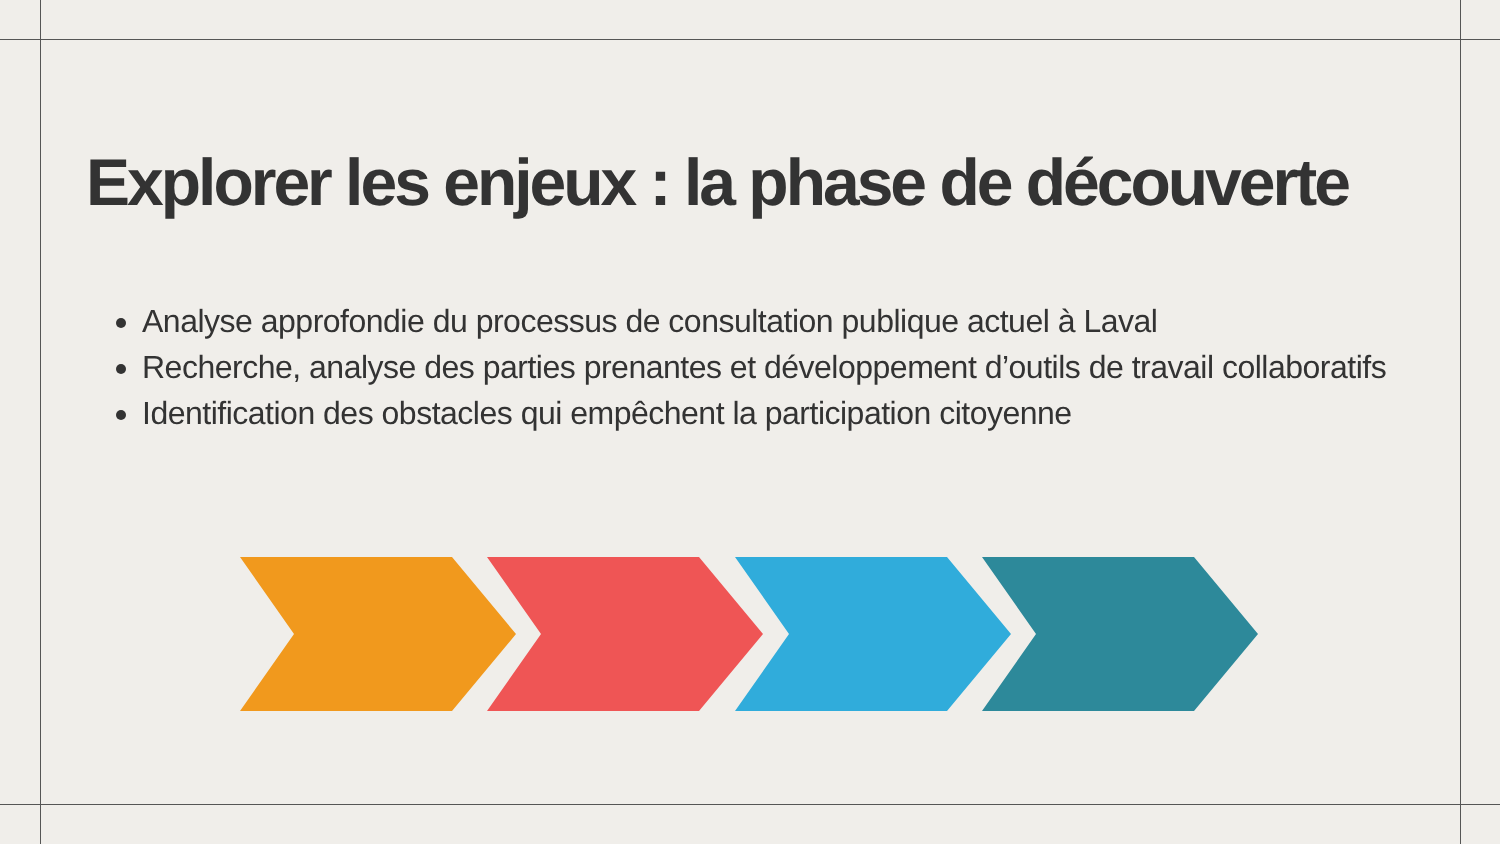Explorer les enjeux : la phase de découverte
Analyse approfondie du processus de consultation publique actuel à Laval
Recherche, analyse des parties prenantes et développement d’outils de travail collaboratifs
Identification des obstacles qui empêchent la participation citoyenne